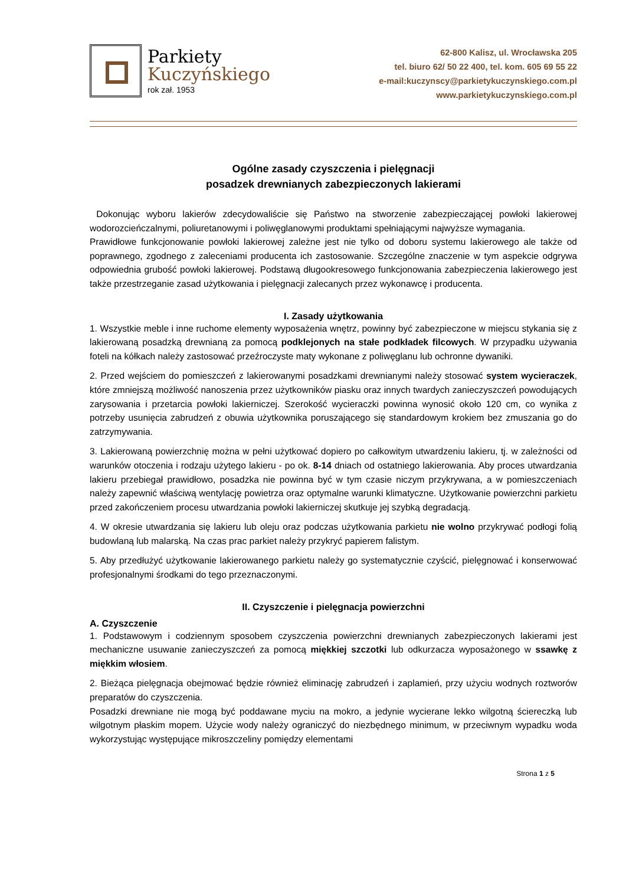Parkiety
Kuczyńskiego
rok zał. 1953
62-800 Kalisz, ul. Wrocławska 205
tel. biuro 62/ 50 22 400, tel. kom. 605 69 55 22
e-mail:kuczynscy@parkietykuczynskiego.com.pl
www.parkietykuczynskiego.com.pl
Ogólne zasady czyszczenia i pielęgnacji
posadzek drewnianych zabezpieczonych lakierami
Dokonując wyboru lakierów zdecydowaliście się Państwo na stworzenie zabezpieczającej powłoki lakierowej wodorozcieńczalnymi, poliuretanowymi i poliwęglanowymi produktami spełniającymi najwyższe wymagania.
Prawidłowe funkcjonowanie powłoki lakierowej zależne jest nie tylko od doboru systemu lakierowego ale także od poprawnego, zgodnego z zaleceniami producenta ich zastosowanie. Szczególne znaczenie w tym aspekcie odgrywa odpowiednia grubość powłoki lakierowej. Podstawą długookresowego funkcjonowania zabezpieczenia lakierowego jest także przestrzeganie zasad użytkowania i pielęgnacji zalecanych przez wykonawcę i producenta.
I. Zasady użytkowania
1. Wszystkie meble i inne ruchome elementy wyposażenia wnętrz, powinny być zabezpieczone w miejscu stykania się z lakierowaną posadzką drewnianą za pomocą podklejonych na stałe podkładek filcowych. W przypadku używania foteli na kółkach należy zastosować przeźroczyste maty wykonane z poliwęglanu lub ochronne dywaniki.
2. Przed wejściem do pomieszczeń z lakierowanymi posadzkami drewnianymi należy stosować system wycieraczek, które zmniejszą możliwość nanoszenia przez użytkowników piasku oraz innych twardych zanieczyszczeń powodujących zarysowania i przetarcia powłoki lakierniczej. Szerokość wycieraczki powinna wynosić około 120 cm, co wynika z potrzeby usunięcia zabrudzeń z obuwia użytkownika poruszającego się standardowym krokiem bez zmuszania go do zatrzymywania.
3. Lakierowaną powierzchnię można w pełni użytkować dopiero po całkowitym utwardzeniu lakieru, tj. w zależności od warunków otoczenia i rodzaju użytego lakieru - po ok. 8-14 dniach od ostatniego lakierowania. Aby proces utwardzania lakieru przebiegał prawidłowo, posadzka nie powinna być w tym czasie niczym przykrywana, a w pomieszczeniach należy zapewnić właściwą wentylację powietrza oraz optymalne warunki klimatyczne. Użytkowanie powierzchni parkietu przed zakończeniem procesu utwardzania powłoki lakierniczej skutkuje jej szybką degradacją.
4. W okresie utwardzania się lakieru lub oleju oraz podczas użytkowania parkietu nie wolno przykrywać podłogi folią budowlaną lub malarską. Na czas prac parkiet należy przykryć papierem falistym.
5. Aby przedłużyć użytkowanie lakierowanego parkietu należy go systematycznie czyścić, pielęgnować i konserwować profesjonalnymi środkami do tego przeznaczonymi.
II. Czyszczenie i pielęgnacja powierzchni
A. Czyszczenie
1. Podstawowym i codziennym sposobem czyszczenia powierzchni drewnianych zabezpieczonych lakierami jest mechaniczne usuwanie zanieczyszczeń za pomocą miękkiej szczotki lub odkurzacza wyposażonego w ssawkę z miękkim włosiem.
2. Bieżąca pielęgnacja obejmować będzie również eliminację zabrudzeń i zaplamień, przy użyciu wodnych roztworów preparatów do czyszczenia.
Posadzki drewniane nie mogą być poddawane myciu na mokro, a jedynie wycierane lekko wilgotną ściereczką lub wilgotnym płaskim mopem. Użycie wody należy ograniczyć do niezbędnego minimum, w przeciwnym wypadku woda wykorzystując występujące mikroszczeliny pomiędzy elementami
Strona 1 z 5